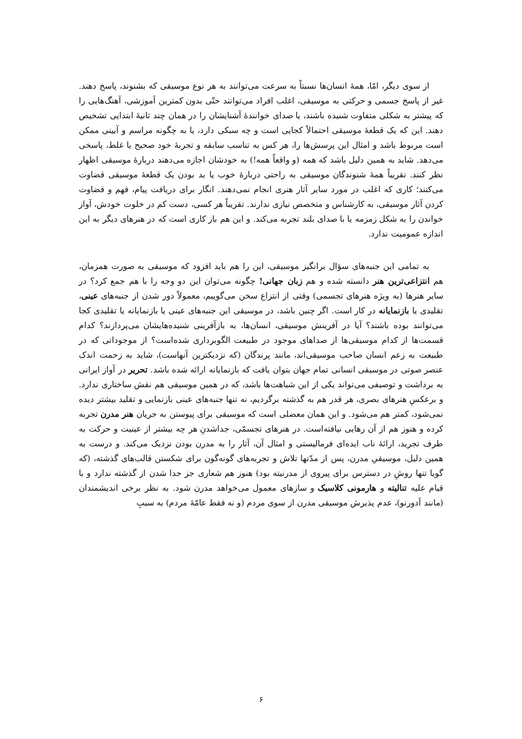از سوی دیگر، امّا، همهٔ انسان‌ها نسبتاً به سرعت می‌توانند به هر نوع موسیقی که بشنوند، پاسخ دهند. غیر از پاسخ جسمی و حرکتی به موسیقی، اغلب افراد می‌توانند حتّی بدون کمترین آموزشی، آهنگ‌هایی را که پیشتر به شکلی متفاوت شنیده باشند، یا صدای خوانندهٔ آشنایشان را در همان چند ثانیهٔ ابتدایی تشخیص دهند. این که یک قطعهٔ موسیقی احتمالاً کجایی است و چه سبکی دارد، یا به چگونه مراسم و آیینی ممکن است مربوط باشد و امثال این پرسش‌ها را، هر کس به تناسب سابقه و تجربهٔ خود صحیح یا غلط، پاسخی می‌دهد. شاید به همین دلیل باشد که همه (و واقعاً همه!) به خودشان اجازه می‌دهند دربارهٔ موسیقی اظهار نظر کنند. تقریباً همهٔ شنوندگان موسیقی به راحتی دربارهٔ خوب یا بد بودن یک قطعهٔ موسیقی قضاوت می‌کنند؛ کاری که اغلب در مورد سایر آثار هنری انجام نمی‌دهند. انگار برای دریافت پیام، فهم و قضاوت کردن آثار موسیقی، به کارشناس و متخصص نیازی ندارند. تقریباً هر کسی، دست کم در خلوت خودش، آواز خواندن را به شکل زمزمه یا با صدای بلند تجربه می‌کند. و این هم باز کاری است که در هنرهای دیگر به این اندازه عمومیت ندارد.
به تمامی این جنبه‌های سؤال برانگیز موسیقی، این را هم باید افزود که موسیقی به صورت همزمان، هم انتزاعی‌ترین هنر دانسته شده و هم زبان جهانی! چگونه می‌توان این دو وجه را با هم جمع کرد؟ در سایر هنرها (به ویژه هنرهای تجسمی) وقتی از انتزاع سخن می‌گوییم، معمولاً دور شدن از جنبه‌های عینی، تقلیدی یا بازنمایانه در کار است. اگر چنین باشد، در موسیقی این جنبه‌های عینی یا بازنمایانه یا تقلیدی کجا می‌توانند بوده باشند؟ آیا در آفرینش موسیقی، انسان‌ها، به بازآفرینی شنیده‌هایشان می‌پردازند؟ کدام قسمت‌ها از کدام موسیقی‌ها از صداهای موجود در طبیعت الگوبرداری شده‌است؟ از موجوداتی که در طبیعت به زعم انسان صاحب موسیقی‌اند، مانند پرندگان (که نزدیکترین آنهاست)، شاید به زحمت اندک عنصر صوتی در موسیقی انسانی تمام جهان بتوان یافت که بازنمایانه ارائه شده باشد. تحریر در آواز ایرانی به برداشت و توصیفی می‌تواند یکی از این شباهت‌ها باشد، که در همین موسیقی هم نقش ساختاری ندارد. و برعکسِ هنرهای بصری، هر قدر هم به گذشته برگردیم، نه تنها جنبه‌های عینی بازنمایی و تقلید بیشتر دیده نمی‌شود، کمتر هم می‌شود. و این همان معضلی است که موسیقی برای پیوستن به جریان هنر مدرن تجربه کرده و هنوز هم از آن رهایی نیافته‌است. در هنرهای تجسمّی، جداشدنِ هر چه بیشتر از عینیت و حرکت به طرف تجرید، ارائهٔ ناب ایده‌ای فرمالیستی و امثال آن، آثار را به مدرن بودن نزدیک می‌کند. و درست به همین دلیل، موسیقیِ مدرن، پس از مدّتها تلاش و تجربه‌های گونه‌گون برای شکستن قالب‌های گذشته، (که گویا تنها روشِ در دسترس برای پیروی از مدرنیته بود) هنوز هم شعاری جز جدا شدن از گذشته ندارد و با قیام علیه تنالیته و هارمونی کلاسیک و سازهای معمول می‌خواهد مدرن شود. به نظر برخی اندیشمندان (مانند آدورنو)، عدم پذیرش موسیقی مدرن از سوی مردم (و نه فقط عامّهٔ مردم) به سببِ
۶